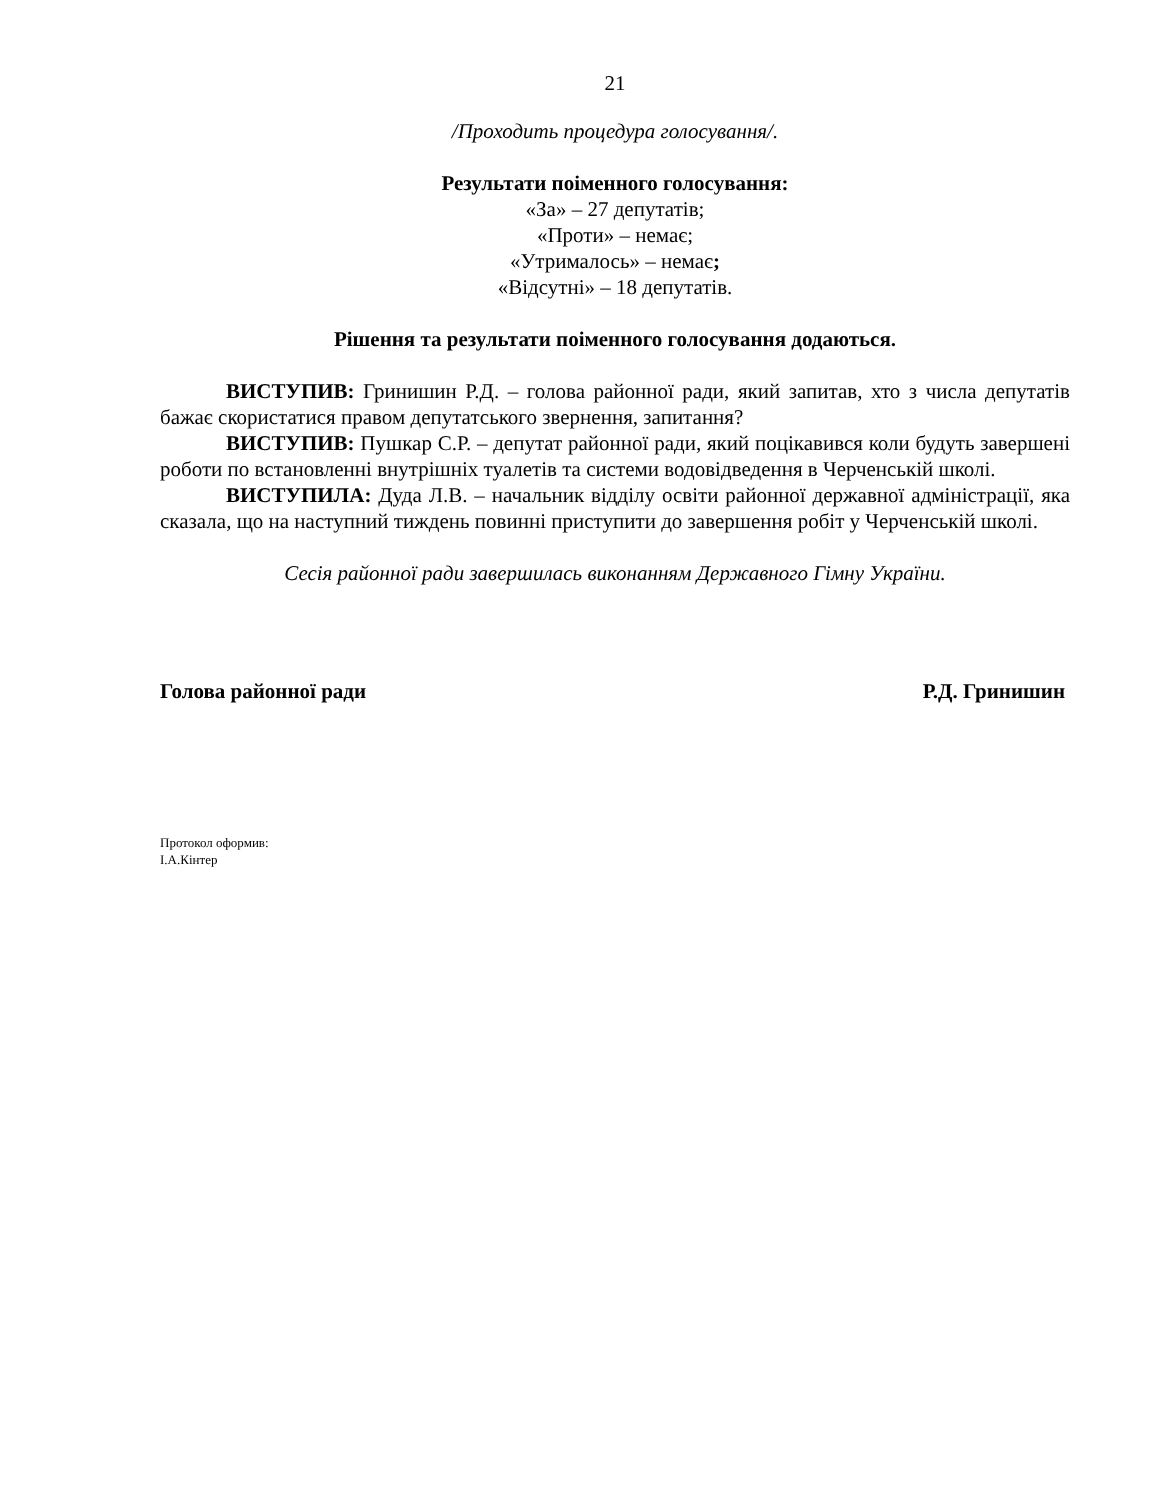21
/Проходить процедура голосування/.
Результати поіменного голосування:
«За» – 27 депутатів;
«Проти» – немає;
«Утрималось» – немає;
«Відсутні» – 18 депутатів.
Рішення та результати поіменного голосування додаються.
ВИСТУПИВ: Гринишин Р.Д. – голова районної ради, який запитав, хто з числа депутатів бажає скористатися правом депутатського звернення, запитання?
ВИСТУПИВ: Пушкар С.Р. – депутат районної ради, який поцікавився коли будуть завершені роботи по встановленні внутрішніх туалетів та системи водовідведення в Черченській школі.
ВИСТУПИЛА: Дуда Л.В. – начальник відділу освіти районної державної адміністрації, яка сказала, що на наступний тиждень повинні приступити до завершення робіт у Черченській школі.
Сесія районної ради завершилась виконанням Державного Гімну України.
Голова районної ради Р.Д. Гринишин
Протокол оформив:
І.А.Кінтер